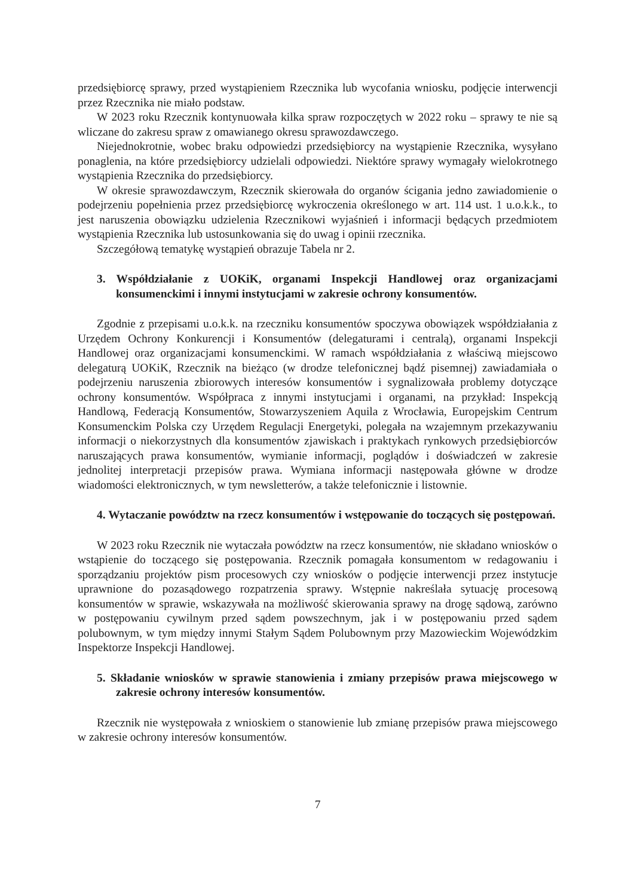przedsiębiorcę sprawy, przed wystąpieniem Rzecznika lub wycofania wniosku, podjęcie interwencji przez Rzecznika nie miało podstaw.
W 2023 roku Rzecznik kontynuowała kilka spraw rozpoczętych w 2022 roku – sprawy te nie są wliczane do zakresu spraw z omawianego okresu sprawozdawczego.
Niejednokrotnie, wobec braku odpowiedzi przedsiębiorcy na wystąpienie Rzecznika, wysyłano ponaglenia, na które przedsiębiorcy udzielali odpowiedzi. Niektóre sprawy wymagały wielokrotnego wystąpienia Rzecznika do przedsiębiorcy.
W okresie sprawozdawczym, Rzecznik skierowała do organów ścigania jedno zawiadomienie o podejrzeniu popełnienia przez przedsiębiorcę wykroczenia określonego w art. 114 ust. 1 u.o.k.k., to jest naruszenia obowiązku udzielenia Rzecznikowi wyjaśnień i informacji będących przedmiotem wystąpienia Rzecznika lub ustosunkowania się do uwag i opinii rzecznika.
Szczegółową tematykę wystąpień obrazuje Tabela nr 2.
3. Współdziałanie z UOKiK, organami Inspekcji Handlowej oraz organizacjami konsumenckimi i innymi instytucjami w zakresie ochrony konsumentów.
Zgodnie z przepisami u.o.k.k. na rzeczniku konsumentów spoczywa obowiązek współdziałania z Urzędem Ochrony Konkurencji i Konsumentów (delegaturami i centralą), organami Inspekcji Handlowej oraz organizacjami konsumenckimi. W ramach współdziałania z właściwą miejscowo delegaturą UOKiK, Rzecznik na bieżąco (w drodze telefonicznej bądź pisemnej) zawiadamiała o podejrzeniu naruszenia zbiorowych interesów konsumentów i sygnalizowała problemy dotyczące ochrony konsumentów. Współpraca z innymi instytucjami i organami, na przykład: Inspekcją Handlową, Federacją Konsumentów, Stowarzyszeniem Aquila z Wrocławia, Europejskim Centrum Konsumenckim Polska czy Urzędem Regulacji Energetyki, polegała na wzajemnym przekazywaniu informacji o niekorzystnych dla konsumentów zjawiskach i praktykach rynkowych przedsiębiorców naruszających prawa konsumentów, wymianie informacji, poglądów i doświadczeń w zakresie jednolitej interpretacji przepisów prawa. Wymiana informacji następowała główne w drodze wiadomości elektronicznych, w tym newsletterów, a także telefonicznie i listownie.
4. Wytaczanie powództw na rzecz konsumentów i wstępowanie do toczących się postępowań.
W 2023 roku Rzecznik nie wytaczała powództw na rzecz konsumentów, nie składano wniosków o wstąpienie do toczącego się postępowania. Rzecznik pomagała konsumentom w redagowaniu i sporządzaniu projektów pism procesowych czy wniosków o podjęcie interwencji przez instytucje uprawnione do pozasądowego rozpatrzenia sprawy. Wstępnie nakreślała sytuację procesową konsumentów w sprawie, wskazywała na możliwość skierowania sprawy na drogę sądową, zarówno w postępowaniu cywilnym przed sądem powszechnym, jak i w postępowaniu przed sądem polubownym, w tym między innymi Stałym Sądem Polubownym przy Mazowieckim Wojewódzkim Inspektorze Inspekcji Handlowej.
5. Składanie wniosków w sprawie stanowienia i zmiany przepisów prawa miejscowego w zakresie ochrony interesów konsumentów.
Rzecznik nie występowała z wnioskiem o stanowienie lub zmianę przepisów prawa miejscowego w zakresie ochrony interesów konsumentów.
7